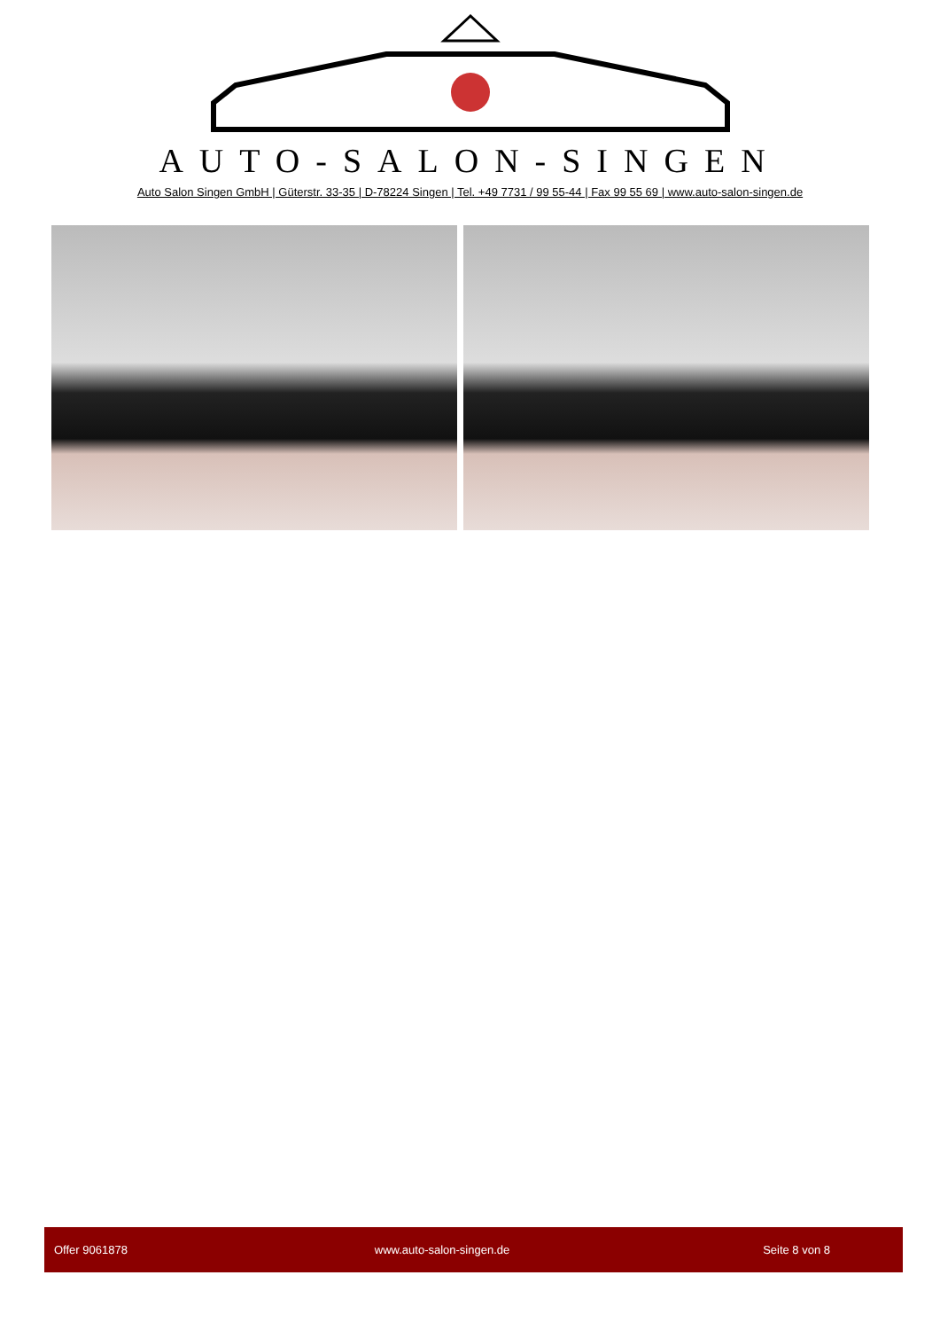AUTO-SALON-SINGEN
Auto Salon Singen GmbH | Güterstr. 33-35 | D-78224 Singen | Tel. +49 7731 / 99 55-44 | Fax 99 55 69 | www.auto-salon-singen.de
Offer 9061878 www.auto-salon-singen.de Seite 8 von 8